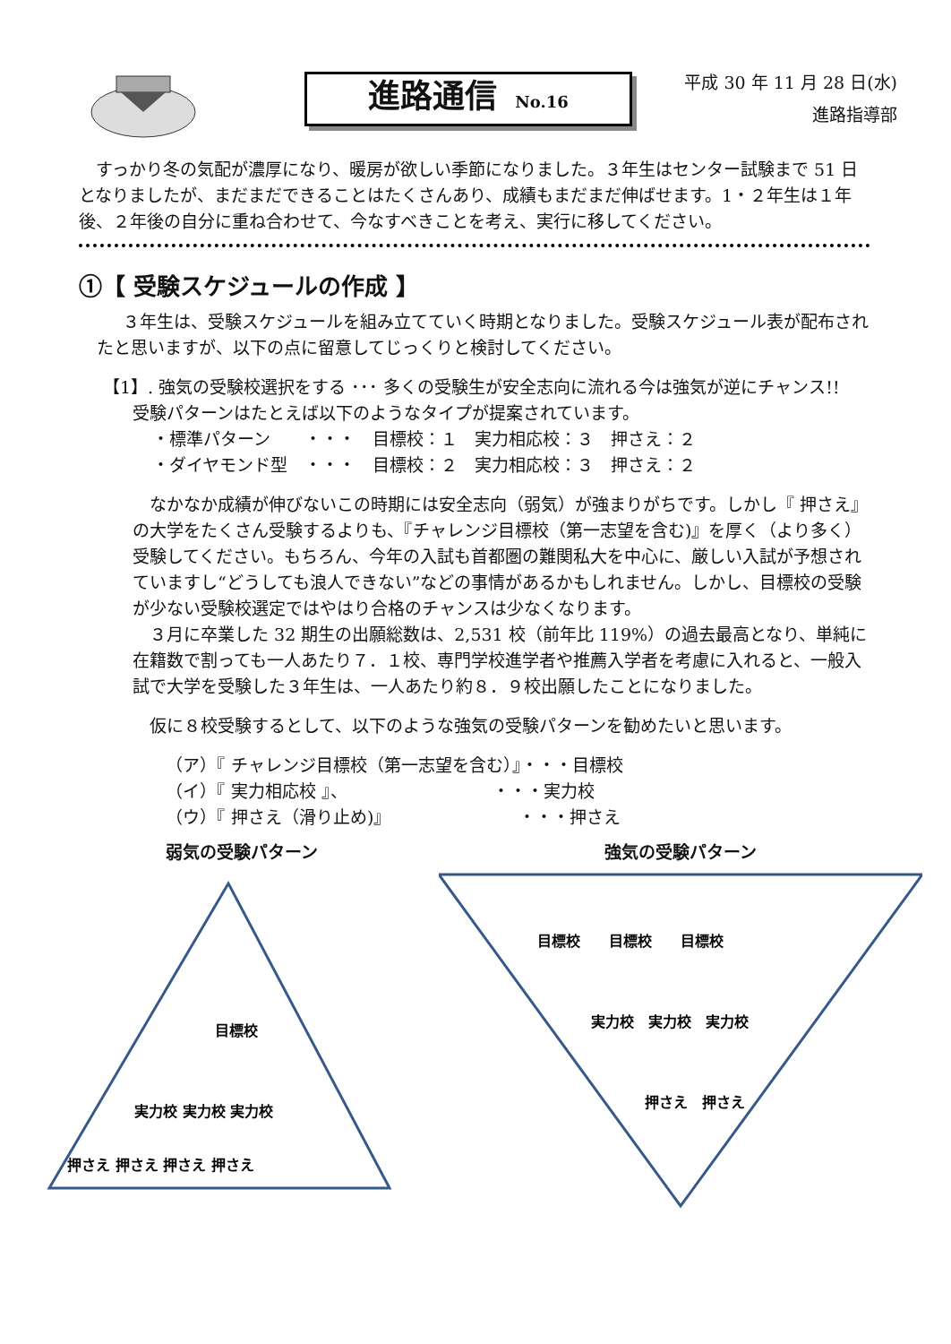進路通信 No.16
平成 30 年 11 月 28 日(水)
進路指導部
すっかり冬の気配が濃厚になり、暖房が欲しい季節になりました。３年生はセンター試験まで 51 日となりましたが、まだまだできることはたくさんあり、成績もまだまだ伸ばせます。1・２年生は１年後、２年後の自分に重ね合わせて、今なすべきことを考え、実行に移してください。
①【 受験スケジュールの作成 】
３年生は、受験スケジュールを組み立てていく時期となりました。受験スケジュール表が配布されたと思いますが、以下の点に留意してじっくりと検討してください。
【1】. 強気の受験校選択をする ･･･ 多くの受験生が安全志向に流れる今は強気が逆にチャンス!!
受験パターンはたとえば以下のようなタイプが提案されています。
・標準パターン　　・・・　目標校：１　実力相応校：３　押さえ：２
・ダイヤモンド型　・・・　目標校：２　実力相応校：３　押さえ：２
なかなか成績が伸びないこの時期には安全志向（弱気）が強まりがちです。しかし『 押さえ』の大学をたくさん受験するよりも、『チャレンジ目標校（第一志望を含む)』を厚く（より多く）受験してください。もちろん、今年の入試も首都圏の難関私大を中心に、厳しい入試が予想されていますし“どうしても浪人できない”などの事情があるかもしれません。しかし、目標校の受験が少ない受験校選定ではやはり合格のチャンスは少なくなります。
３月に卒業した 32 期生の出願総数は、2,531 校（前年比 119%）の過去最高となり、単純に在籍数で割っても一人あたり７．１校、専門学校進学者や推薦入学者を考慮に入れると、一般入試で大学を受験した３年生は、一人あたり約８．９校出願したことになりました。
仮に８校受験するとして、以下のような強気の受験パターンを勧めたいと思います。
（ア）『 チャレンジ目標校（第一志望を含む）』・・・目標校
（イ）『 実力相応校 』、　　　　　　　　　・・・実力校
（ウ）『 押さえ（滑り止め)』　　　　　　　　・・・押さえ
弱気の受験パターン
目標校
実力校 実力校 実力校
押さえ 押さえ 押さえ 押さえ
強気の受験パターン
目標校　　目標校　　目標校
実力校　実力校　実力校
押さえ　押さえ